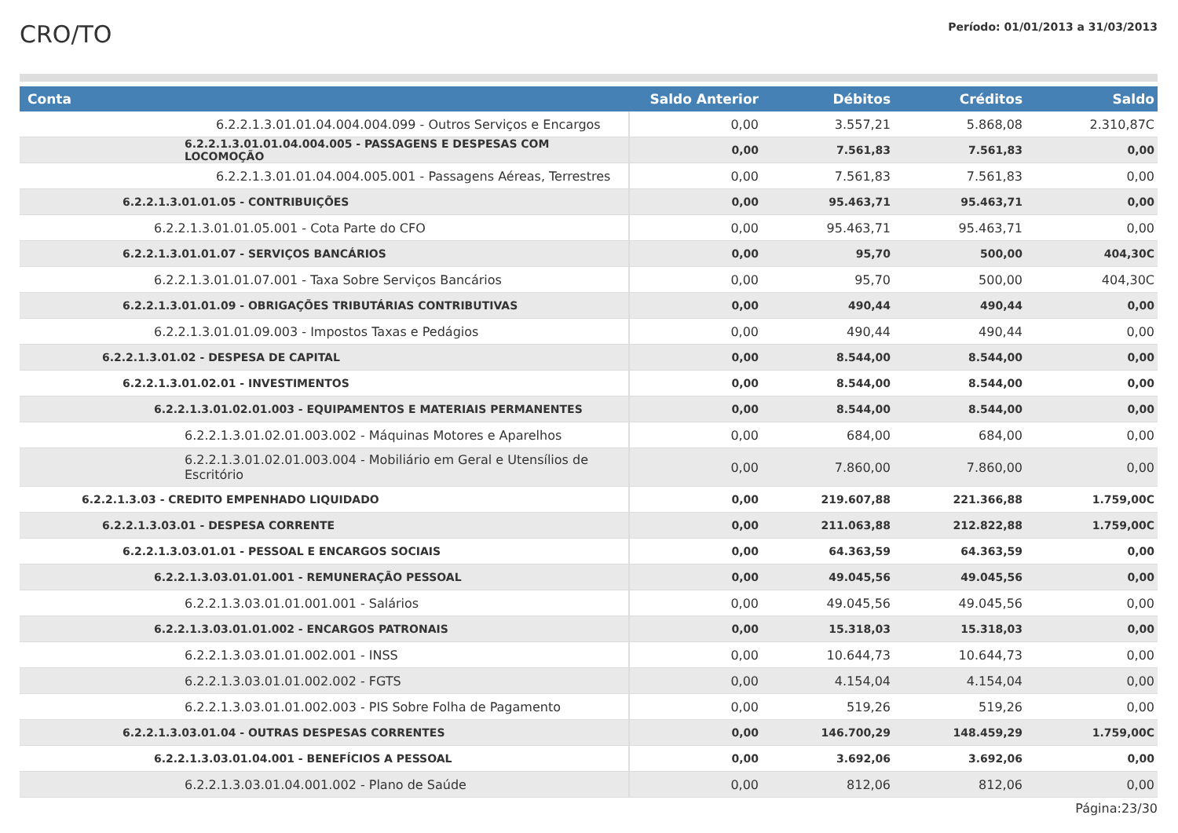CRO/TO
Período: 01/01/2013 a 31/03/2013
| Conta | Saldo Anterior | Débitos | Créditos | Saldo |
| --- | --- | --- | --- | --- |
| 6.2.2.1.3.01.01.04.004.004.099 - Outros Serviços e Encargos | 0,00 | 3.557,21 | 5.868,08 | 2.310,87C |
| 6.2.2.1.3.01.01.04.004.005 - PASSAGENS E DESPESAS COM LOCOMOÇÃO | 0,00 | 7.561,83 | 7.561,83 | 0,00 |
| 6.2.2.1.3.01.01.04.004.005.001 - Passagens Aéreas, Terrestres | 0,00 | 7.561,83 | 7.561,83 | 0,00 |
| 6.2.2.1.3.01.01.05 - CONTRIBUIÇÕES | 0,00 | 95.463,71 | 95.463,71 | 0,00 |
| 6.2.2.1.3.01.01.05.001 - Cota Parte do CFO | 0,00 | 95.463,71 | 95.463,71 | 0,00 |
| 6.2.2.1.3.01.01.07 - SERVIÇOS BANCÁRIOS | 0,00 | 95,70 | 500,00 | 404,30C |
| 6.2.2.1.3.01.01.07.001 - Taxa Sobre Serviços Bancários | 0,00 | 95,70 | 500,00 | 404,30C |
| 6.2.2.1.3.01.01.09 - OBRIGAÇÕES TRIBUTÁRIAS CONTRIBUTIVAS | 0,00 | 490,44 | 490,44 | 0,00 |
| 6.2.2.1.3.01.01.09.003 - Impostos Taxas e Pedágios | 0,00 | 490,44 | 490,44 | 0,00 |
| 6.2.2.1.3.01.02 - DESPESA DE CAPITAL | 0,00 | 8.544,00 | 8.544,00 | 0,00 |
| 6.2.2.1.3.01.02.01 - INVESTIMENTOS | 0,00 | 8.544,00 | 8.544,00 | 0,00 |
| 6.2.2.1.3.01.02.01.003 - EQUIPAMENTOS E MATERIAIS PERMANENTES | 0,00 | 8.544,00 | 8.544,00 | 0,00 |
| 6.2.2.1.3.01.02.01.003.002 - Máquinas Motores e Aparelhos | 0,00 | 684,00 | 684,00 | 0,00 |
| 6.2.2.1.3.01.02.01.003.004 - Mobiliário em Geral e Utensílios de Escritório | 0,00 | 7.860,00 | 7.860,00 | 0,00 |
| 6.2.2.1.3.03 - CREDITO EMPENHADO LIQUIDADO | 0,00 | 219.607,88 | 221.366,88 | 1.759,00C |
| 6.2.2.1.3.03.01 - DESPESA CORRENTE | 0,00 | 211.063,88 | 212.822,88 | 1.759,00C |
| 6.2.2.1.3.03.01.01 - PESSOAL E ENCARGOS SOCIAIS | 0,00 | 64.363,59 | 64.363,59 | 0,00 |
| 6.2.2.1.3.03.01.01.001 - REMUNERAÇÃO PESSOAL | 0,00 | 49.045,56 | 49.045,56 | 0,00 |
| 6.2.2.1.3.03.01.01.001.001 - Salários | 0,00 | 49.045,56 | 49.045,56 | 0,00 |
| 6.2.2.1.3.03.01.01.002 - ENCARGOS PATRONAIS | 0,00 | 15.318,03 | 15.318,03 | 0,00 |
| 6.2.2.1.3.03.01.01.002.001 - INSS | 0,00 | 10.644,73 | 10.644,73 | 0,00 |
| 6.2.2.1.3.03.01.01.002.002 - FGTS | 0,00 | 4.154,04 | 4.154,04 | 0,00 |
| 6.2.2.1.3.03.01.01.002.003 - PIS Sobre Folha de Pagamento | 0,00 | 519,26 | 519,26 | 0,00 |
| 6.2.2.1.3.03.01.04 - OUTRAS DESPESAS CORRENTES | 0,00 | 146.700,29 | 148.459,29 | 1.759,00C |
| 6.2.2.1.3.03.01.04.001 - BENEFÍCIOS A PESSOAL | 0,00 | 3.692,06 | 3.692,06 | 0,00 |
| 6.2.2.1.3.03.01.04.001.002 - Plano de Saúde | 0,00 | 812,06 | 812,06 | 0,00 |
Página:23/30